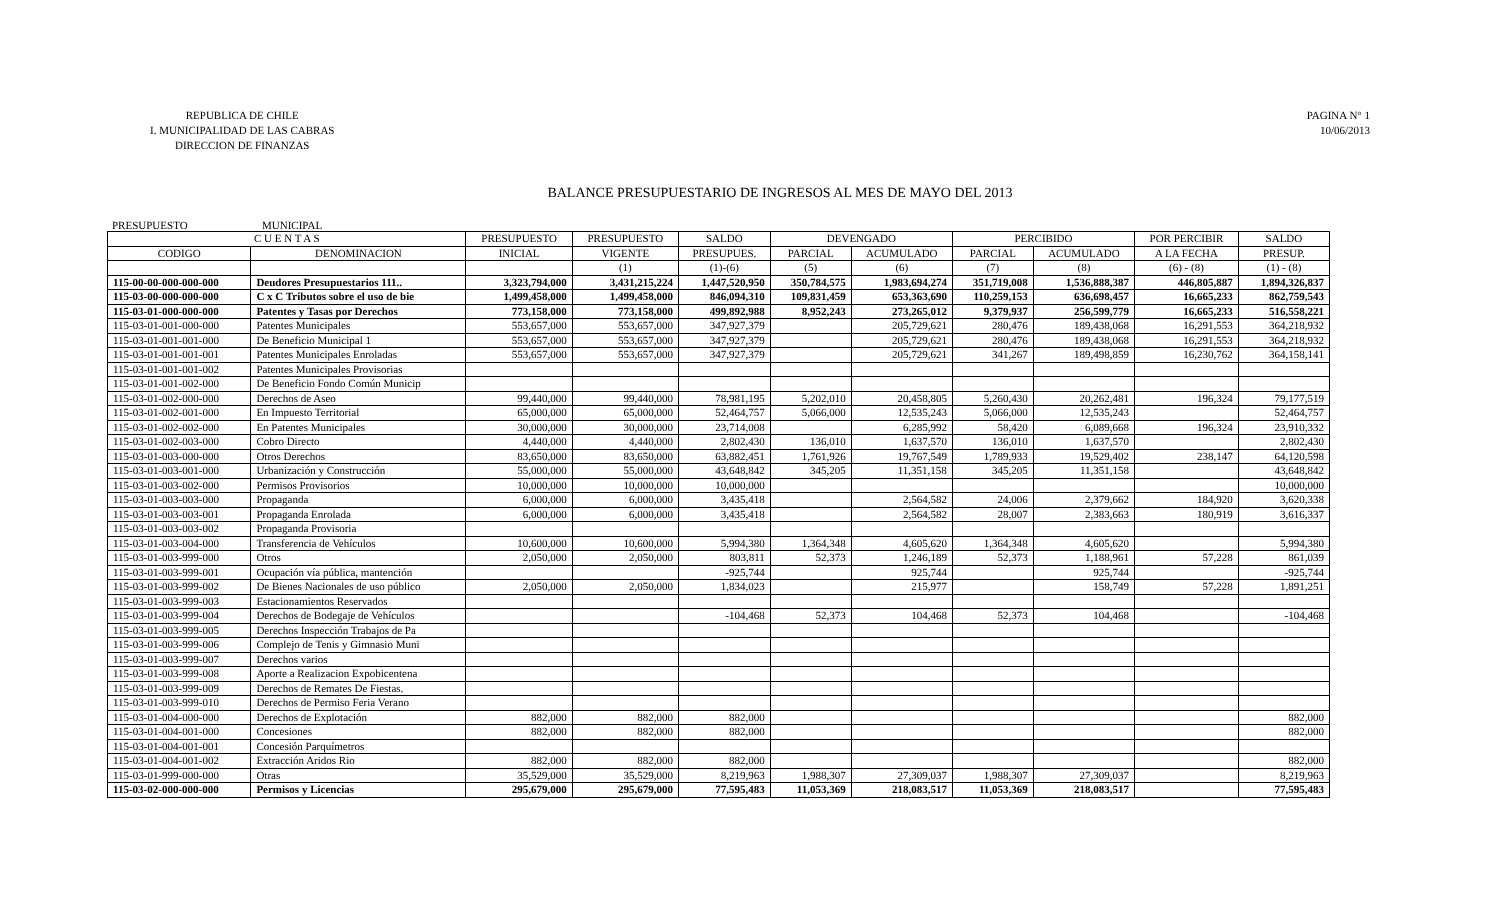REPUBLICA DE CHILE
I. MUNICIPALIDAD DE LAS CABRAS
DIRECCION DE FINANZAS
PAGINA N° 1
10/06/2013
BALANCE PRESUPUESTARIO DE INGRESOS AL MES DE MAYO DEL 2013
PRESUPUESTO MUNICIPAL
| C U E N T A S | | PRESUPUESTO | PRESUPUESTO | SALDO | DEVENGADO | | PERCIBIDO | | POR PERCIBIR | SALDO |
| --- | --- | --- | --- | --- | --- | --- | --- | --- | --- | --- |
| CODIGO | DENOMINACION | INICIAL | VIGENTE | PRESUPUES. | PARCIAL | ACUMULADO | PARCIAL | ACUMULADO | A LA FECHA | PRESUP. |
| | | | (1) | (1)-(6) | (5) | (6) | (7) | (8) | (6) - (8) | (1) - (8) |
| 115-00-00-000-000-000 | Deudores Presupuestarios 111.. | 3,323,794,000 | 3,431,215,224 | 1,447,520,950 | 350,784,575 | 1,983,694,274 | 351,719,008 | 1,536,888,387 | 446,805,887 | 1,894,326,837 |
| 115-03-00-000-000-000 | C x C Tributos sobre el uso de bie | 1,499,458,000 | 1,499,458,000 | 846,094,310 | 109,831,459 | 653,363,690 | 110,259,153 | 636,698,457 | 16,665,233 | 862,759,543 |
| 115-03-01-000-000-000 | Patentes y Tasas por Derechos | 773,158,000 | 773,158,000 | 499,892,988 | 8,952,243 | 273,265,012 | 9,379,937 | 256,599,779 | 16,665,233 | 516,558,221 |
| 115-03-01-001-000-000 | Patentes Municipales | 553,657,000 | 553,657,000 | 347,927,379 | | 205,729,621 | 280,476 | 189,438,068 | 16,291,553 | 364,218,932 |
| 115-03-01-001-001-000 | De Beneficio Municipal 1 | 553,657,000 | 553,657,000 | 347,927,379 | | 205,729,621 | 280,476 | 189,438,068 | 16,291,553 | 364,218,932 |
| 115-03-01-001-001-001 | Patentes Municipales Enroladas | 553,657,000 | 553,657,000 | 347,927,379 | | 205,729,621 | 341,267 | 189,498,859 | 16,230,762 | 364,158,141 |
| 115-03-01-001-001-002 | Patentes Municipales Provisorias | | | | | | | | | |
| 115-03-01-001-002-000 | De Beneficio Fondo Común Municip | | | | | | | | | |
| 115-03-01-002-000-000 | Derechos de Aseo | 99,440,000 | 99,440,000 | 78,981,195 | 5,202,010 | 20,458,805 | 5,260,430 | 20,262,481 | 196,324 | 79,177,519 |
| 115-03-01-002-001-000 | En Impuesto Territorial | 65,000,000 | 65,000,000 | 52,464,757 | 5,066,000 | 12,535,243 | 5,066,000 | 12,535,243 | | 52,464,757 |
| 115-03-01-002-002-000 | En Patentes Municipales | 30,000,000 | 30,000,000 | 23,714,008 | | 6,285,992 | 58,420 | 6,089,668 | 196,324 | 23,910,332 |
| 115-03-01-002-003-000 | Cobro Directo | 4,440,000 | 4,440,000 | 2,802,430 | 136,010 | 1,637,570 | 136,010 | 1,637,570 | | 2,802,430 |
| 115-03-01-003-000-000 | Otros Derechos | 83,650,000 | 83,650,000 | 63,882,451 | 1,761,926 | 19,767,549 | 1,789,933 | 19,529,402 | 238,147 | 64,120,598 |
| 115-03-01-003-001-000 | Urbanización y Construcción | 55,000,000 | 55,000,000 | 43,648,842 | 345,205 | 11,351,158 | 345,205 | 11,351,158 | | 43,648,842 |
| 115-03-01-003-002-000 | Permisos Provisorios | 10,000,000 | 10,000,000 | 10,000,000 | | | | | | 10,000,000 |
| 115-03-01-003-003-000 | Propaganda | 6,000,000 | 6,000,000 | 3,435,418 | | 2,564,582 | 24,006 | 2,379,662 | 184,920 | 3,620,338 |
| 115-03-01-003-003-001 | Propaganda Enrolada | 6,000,000 | 6,000,000 | 3,435,418 | | 2,564,582 | 28,007 | 2,383,663 | 180,919 | 3,616,337 |
| 115-03-01-003-003-002 | Propaganda Provisoria | | | | | | | | | |
| 115-03-01-003-004-000 | Transferencia de Vehículos | 10,600,000 | 10,600,000 | 5,994,380 | 1,364,348 | 4,605,620 | 1,364,348 | 4,605,620 | | 5,994,380 |
| 115-03-01-003-999-000 | Otros | 2,050,000 | 2,050,000 | 803,811 | 52,373 | 1,246,189 | 52,373 | 1,188,961 | 57,228 | 861,039 |
| 115-03-01-003-999-001 | Ocupación vía pública, mantención | | | -925,744 | | 925,744 | | 925,744 | | -925,744 |
| 115-03-01-003-999-002 | De Bienes Nacionales de uso público | 2,050,000 | 2,050,000 | 1,834,023 | | 215,977 | | 158,749 | 57,228 | 1,891,251 |
| 115-03-01-003-999-003 | Estacionamientos Reservados | | | | | | | | | |
| 115-03-01-003-999-004 | Derechos de Bodegaje de Vehículos | | | -104,468 | 52,373 | 104,468 | 52,373 | 104,468 | | -104,468 |
| 115-03-01-003-999-005 | Derechos Inspección Trabajos de Pa | | | | | | | | | |
| 115-03-01-003-999-006 | Complejo de Tenis y Gimnasio Muni | | | | | | | | | |
| 115-03-01-003-999-007 | Derechos varios | | | | | | | | | |
| 115-03-01-003-999-008 | Aporte a Realizacion Expobicentena | | | | | | | | | |
| 115-03-01-003-999-009 | Derechos de Remates De Fiestas. | | | | | | | | | |
| 115-03-01-003-999-010 | Derechos de Permiso Feria Verano | | | | | | | | | |
| 115-03-01-004-000-000 | Derechos de Explotación | 882,000 | 882,000 | 882,000 | | | | | | 882,000 |
| 115-03-01-004-001-000 | Concesiones | 882,000 | 882,000 | 882,000 | | | | | | 882,000 |
| 115-03-01-004-001-001 | Concesión Parquímetros | | | | | | | | | |
| 115-03-01-004-001-002 | Extracción Aridos Rio | 882,000 | 882,000 | 882,000 | | | | | | 882,000 |
| 115-03-01-999-000-000 | Otras | 35,529,000 | 35,529,000 | 8,219,963 | 1,988,307 | 27,309,037 | 1,988,307 | 27,309,037 | | 8,219,963 |
| 115-03-02-000-000-000 | Permisos y Licencias | 295,679,000 | 295,679,000 | 77,595,483 | 11,053,369 | 218,083,517 | 11,053,369 | 218,083,517 | | 77,595,483 |